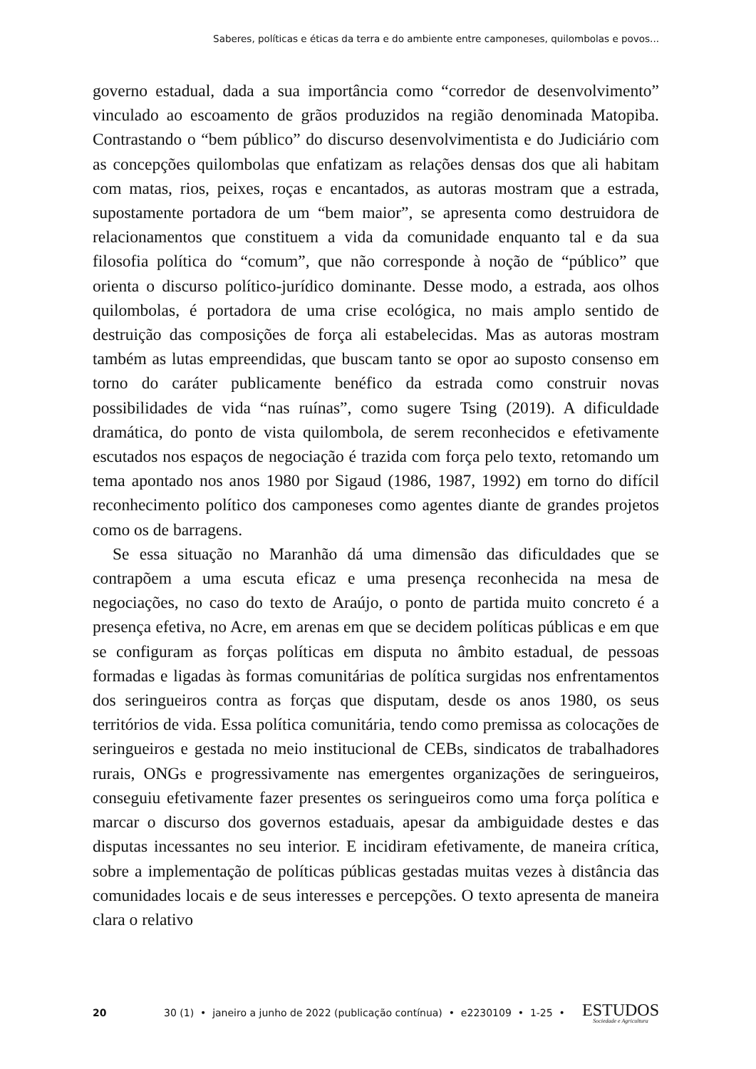Saberes, políticas e éticas da terra e do ambiente entre camponeses, quilombolas e povos...
governo estadual, dada a sua importância como “corredor de desenvolvimento” vinculado ao escoamento de grãos produzidos na região denominada Matopiba. Contrastando o “bem público” do discurso desenvolvimentista e do Judiciário com as concepções quilombolas que enfatizam as relações densas dos que ali habitam com matas, rios, peixes, roças e encantados, as autoras mostram que a estrada, supostamente portadora de um “bem maior”, se apresenta como destruidora de relacionamentos que constituem a vida da comunidade enquanto tal e da sua filosofia política do “comum”, que não corresponde à noção de “público” que orienta o discurso político-jurídico dominante. Desse modo, a estrada, aos olhos quilombolas, é portadora de uma crise ecológica, no mais amplo sentido de destruição das composições de força ali estabelecidas. Mas as autoras mostram também as lutas empreendidas, que buscam tanto se opor ao suposto consenso em torno do caráter publicamente benéfico da estrada como construir novas possibilidades de vida “nas ruínas”, como sugere Tsing (2019). A dificuldade dramática, do ponto de vista quilombola, de serem reconhecidos e efetivamente escutados nos espaços de negociação é trazida com força pelo texto, retomando um tema apontado nos anos 1980 por Sigaud (1986, 1987, 1992) em torno do difícil reconhecimento político dos camponeses como agentes diante de grandes projetos como os de barragens.
Se essa situação no Maranhão dá uma dimensão das dificuldades que se contrapõem a uma escuta eficaz e uma presença reconhecida na mesa de negociações, no caso do texto de Araújo, o ponto de partida muito concreto é a presença efetiva, no Acre, em arenas em que se decidem políticas públicas e em que se configuram as forças políticas em disputa no âmbito estadual, de pessoas formadas e ligadas às formas comunitárias de política surgidas nos enfrentamentos dos seringueiros contra as forças que disputam, desde os anos 1980, os seus territórios de vida. Essa política comunitária, tendo como premissa as colocações de seringueiros e gestada no meio institucional de CEBs, sindicatos de trabalhadores rurais, ONGs e progressivamente nas emergentes organizações de seringueiros, conseguiu efetivamente fazer presentes os seringueiros como uma força política e marcar o discurso dos governos estaduais, apesar da ambiguidade destes e das disputas incessantes no seu interior. E incidiram efetivamente, de maneira crítica, sobre a implementação de políticas públicas gestadas muitas vezes à distância das comunidades locais e de seus interesses e percepções. O texto apresenta de maneira clara o relativo
20 30 (1) • janeiro a junho de 2022 (publicação contínua) • e2230109 • 1-25 •
ESTUDOS
Sociedade e Agricultura